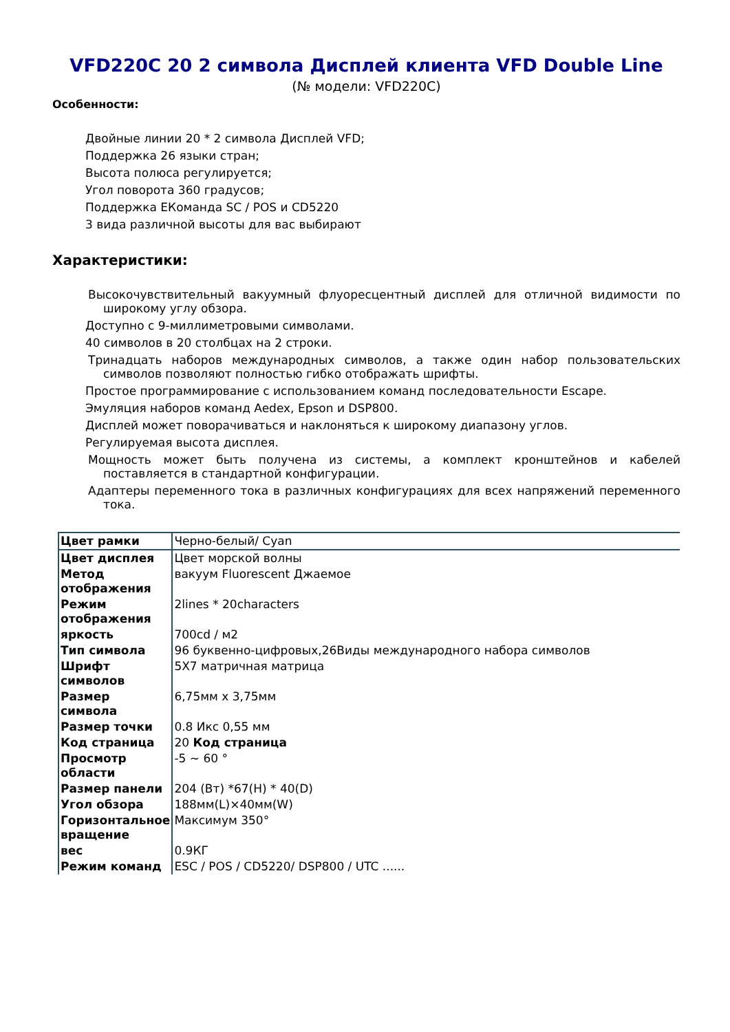VFD220C 20 2 символа Дисплей клиента VFD Double Line
(№ модели: VFD220C)
Особенности:
Двойные линии 20 * 2 символа Дисплей VFD;
Поддержка 26 языки стран;
Высота полюса регулируется;
Угол поворота 360 градусов;
Поддержка EКоманда SC / POS и CD5220
3 вида различной высоты для вас выбирают
Характеристики:
Высокочувствительный вакуумный флуоресцентный дисплей для отличной видимости по широкому углу обзора.
Доступно с 9-миллиметровыми символами.
40 символов в 20 столбцах на 2 строки.
Тринадцать наборов международных символов, а также один набор пользовательских символов позволяют полностью гибко отображать шрифты.
Простое программирование с использованием команд последовательности Escape.
Эмуляция наборов команд Aedex, Epson и DSP800.
Дисплей может поворачиваться и наклоняться к широкому диапазону углов.
Регулируемая высота дисплея.
Мощность может быть получена из системы, а комплект кронштейнов и кабелей поставляется в стандартной конфигурации.
Адаптеры переменного тока в различных конфигурациях для всех напряжений переменного тока.
| Цвет рамки | Черно-белый/ Cyan |
| Цвет дисплея | Цвет морской волны |
| Метод отображения | вакуум Fluorescent Джаемое |
| Режим отображения | 2lines * 20characters |
| яркость | 700cd / м2 |
| Тип символа | 96 буквенно-цифровых,26Виды международного набора символов |
| Шрифт символов | 5X7 матричная матрица |
| Размер символа | 6,75мм x 3,75мм |
| Размер точки | 0.8 Икс 0,55 мм |
| Код страница | 20 Код страница |
| Просмотр области | -5 ~ 60 ° |
| Размер панели | 204 (Вт) *67(H) * 40(D) |
| Угол обзора | 188мм(L)×40мм(W) |
| Горизонтальное вращение | Максимум 350° |
| вес | 0.9КГ |
| Режим команд | ESC / POS / CD5220/ DSP800 / UTC ...... |